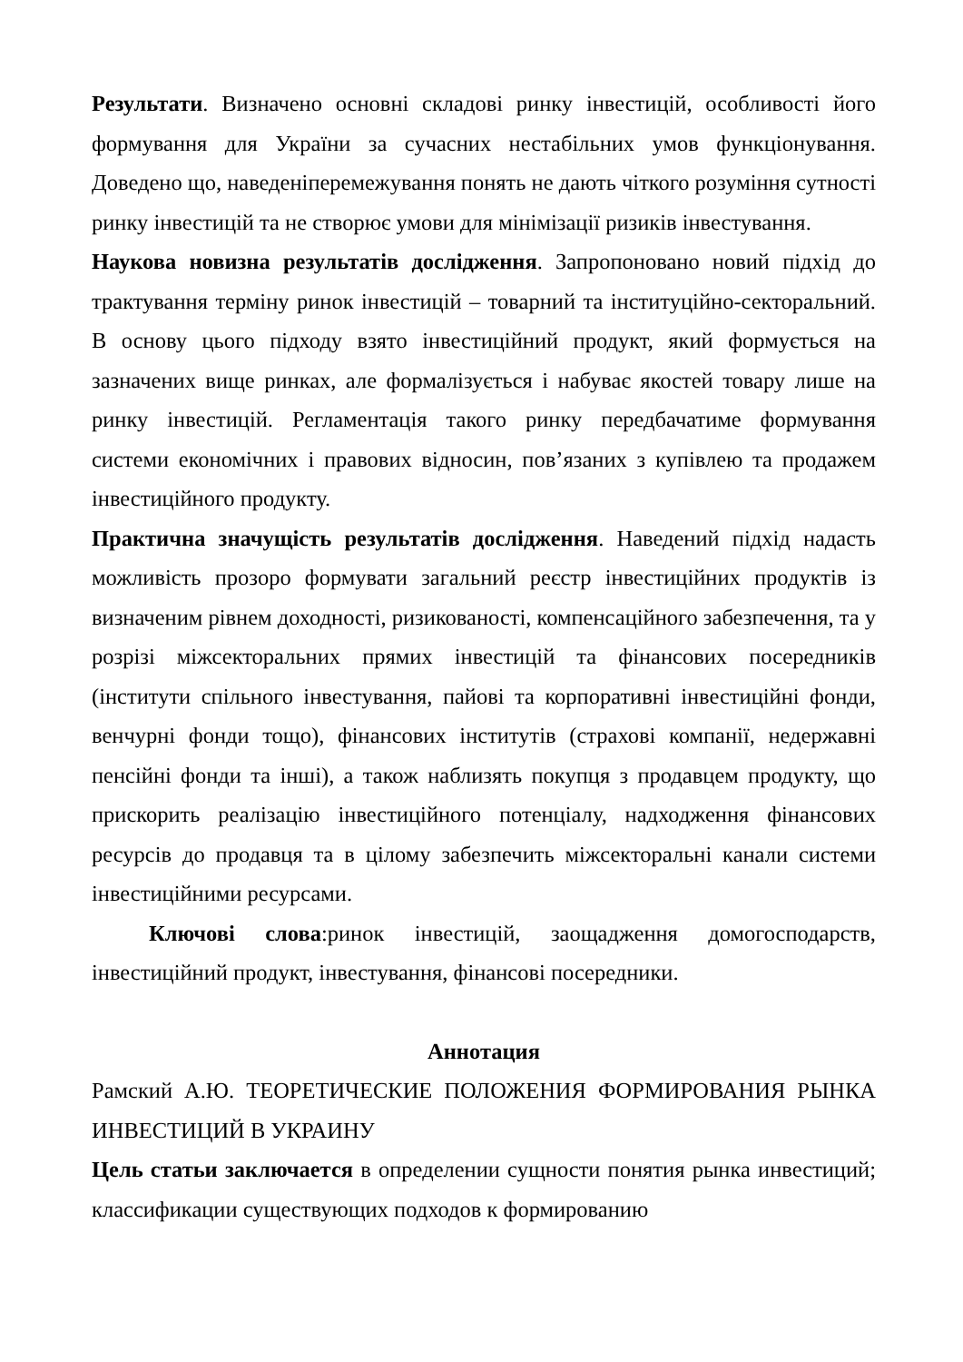Результати. Визначено основні складові ринку інвестицій, особливості його формування для України за сучасних нестабільних умов функціонування. Доведено що, наведеніперемежування понять не дають чіткого розуміння сутності ринку інвестицій та не створює умови для мінімізації ризиків інвестування.
Наукова новизна результатів дослідження. Запропоновано новий підхід до трактування терміну ринок інвестицій – товарний та інституційно-секторальний. В основу цього підходу взято інвестиційний продукт, який формується на зазначених вище ринках, але формалізується і набуває якостей товару лише на ринку інвестицій. Регламентація такого ринку передбачатиме формування системи економічних і правових відносин, пов’язаних з купівлею та продажем інвестиційного продукту.
Практична значущість результатів дослідження. Наведений підхід надасть можливість прозоро формувати загальний реєстр інвестиційних продуктів із визначеним рівнем доходності, ризикованості, компенсаційного забезпечення, та у розрізі міжсекторальних прямих інвестицій та фінансових посередників (інститути спільного інвестування, пайові та корпоративні інвестиційні фонди, венчурні фонди тощо), фінансових інститутів (страхові компанії, недержавні пенсійні фонди та інші), а також наблизять покупця з продавцем продукту, що прискорить реалізацію інвестиційного потенціалу, надходження фінансових ресурсів до продавця та в цілому забезпечить міжсекторальні канали системи інвестиційними ресурсами.
Ключові слова:ринок інвестицій, заощадження домогосподарств, інвестиційний продукт, інвестування, фінансові посередники.
Аннотация
Рамский А.Ю. ТЕОРЕТИЧЕСКИЕ ПОЛОЖЕНИЯ ФОРМИРОВАНИЯ РЫНКА ИНВЕСТИЦИЙ В УКРАИНУ
Цель статьи заключается в определении сущности понятия рынка инвестиций; классификации существующих подходов к формированию